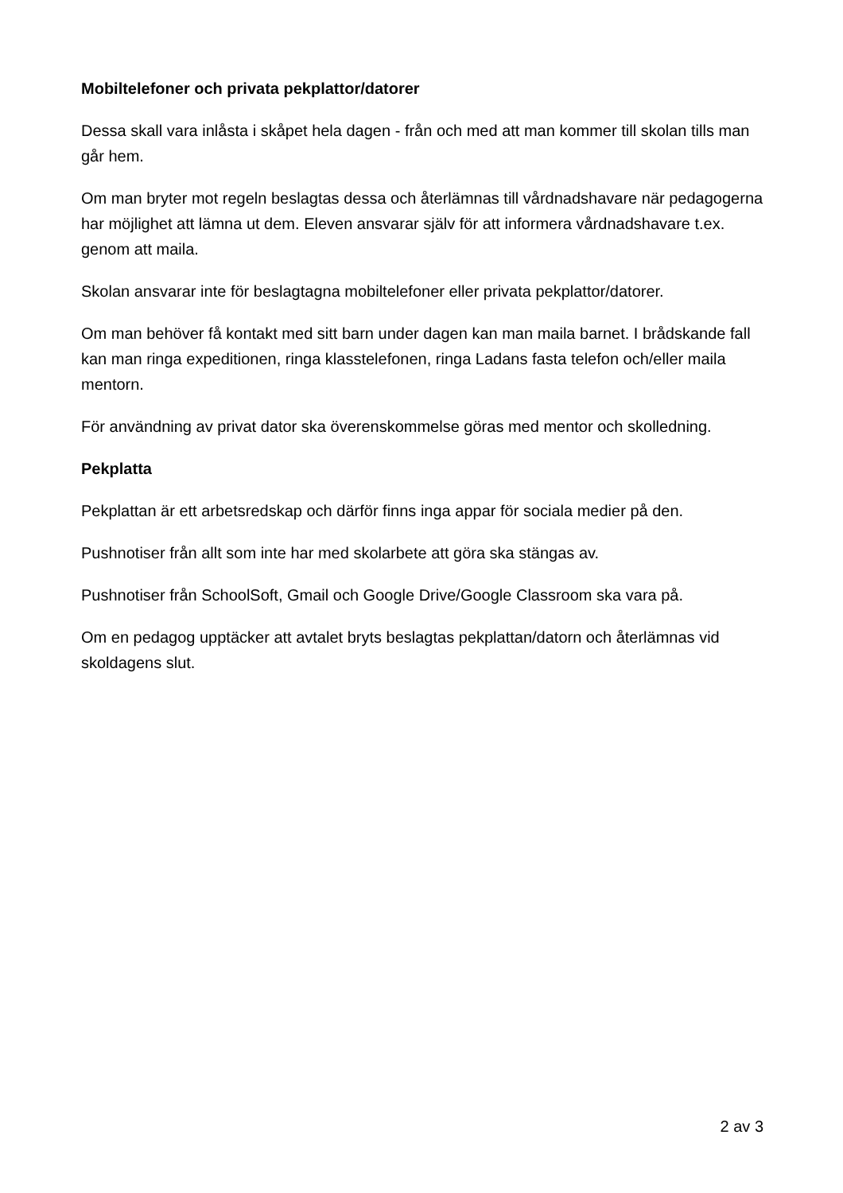Mobiltelefoner och privata pekplattor/datorer
Dessa skall vara inlåsta i skåpet hela dagen - från och med att man kommer till skolan tills man går hem.
Om man bryter mot regeln beslagtas dessa och återlämnas till vårdnadshavare när pedagogerna har möjlighet att lämna ut dem. Eleven ansvarar själv för att informera vårdnadshavare t.ex. genom att maila.
Skolan ansvarar inte för beslagtagna mobiltelefoner eller privata pekplattor/datorer.
Om man behöver få kontakt med sitt barn under dagen kan man maila barnet. I brådskande fall kan man ringa expeditionen, ringa klasstelefonen, ringa Ladans fasta telefon och/eller maila mentorn.
För användning av privat dator ska överenskommelse göras med mentor och skolledning.
Pekplatta
Pekplattan är ett arbetsredskap och därför finns inga appar för sociala medier på den.
Pushnotiser från allt som inte har med skolarbete att göra ska stängas av.
Pushnotiser från SchoolSoft, Gmail och Google Drive/Google Classroom ska vara på.
Om en pedagog upptäcker att avtalet bryts beslagtas pekplattan/datorn och återlämnas vid skoldagens slut.
2 av 3